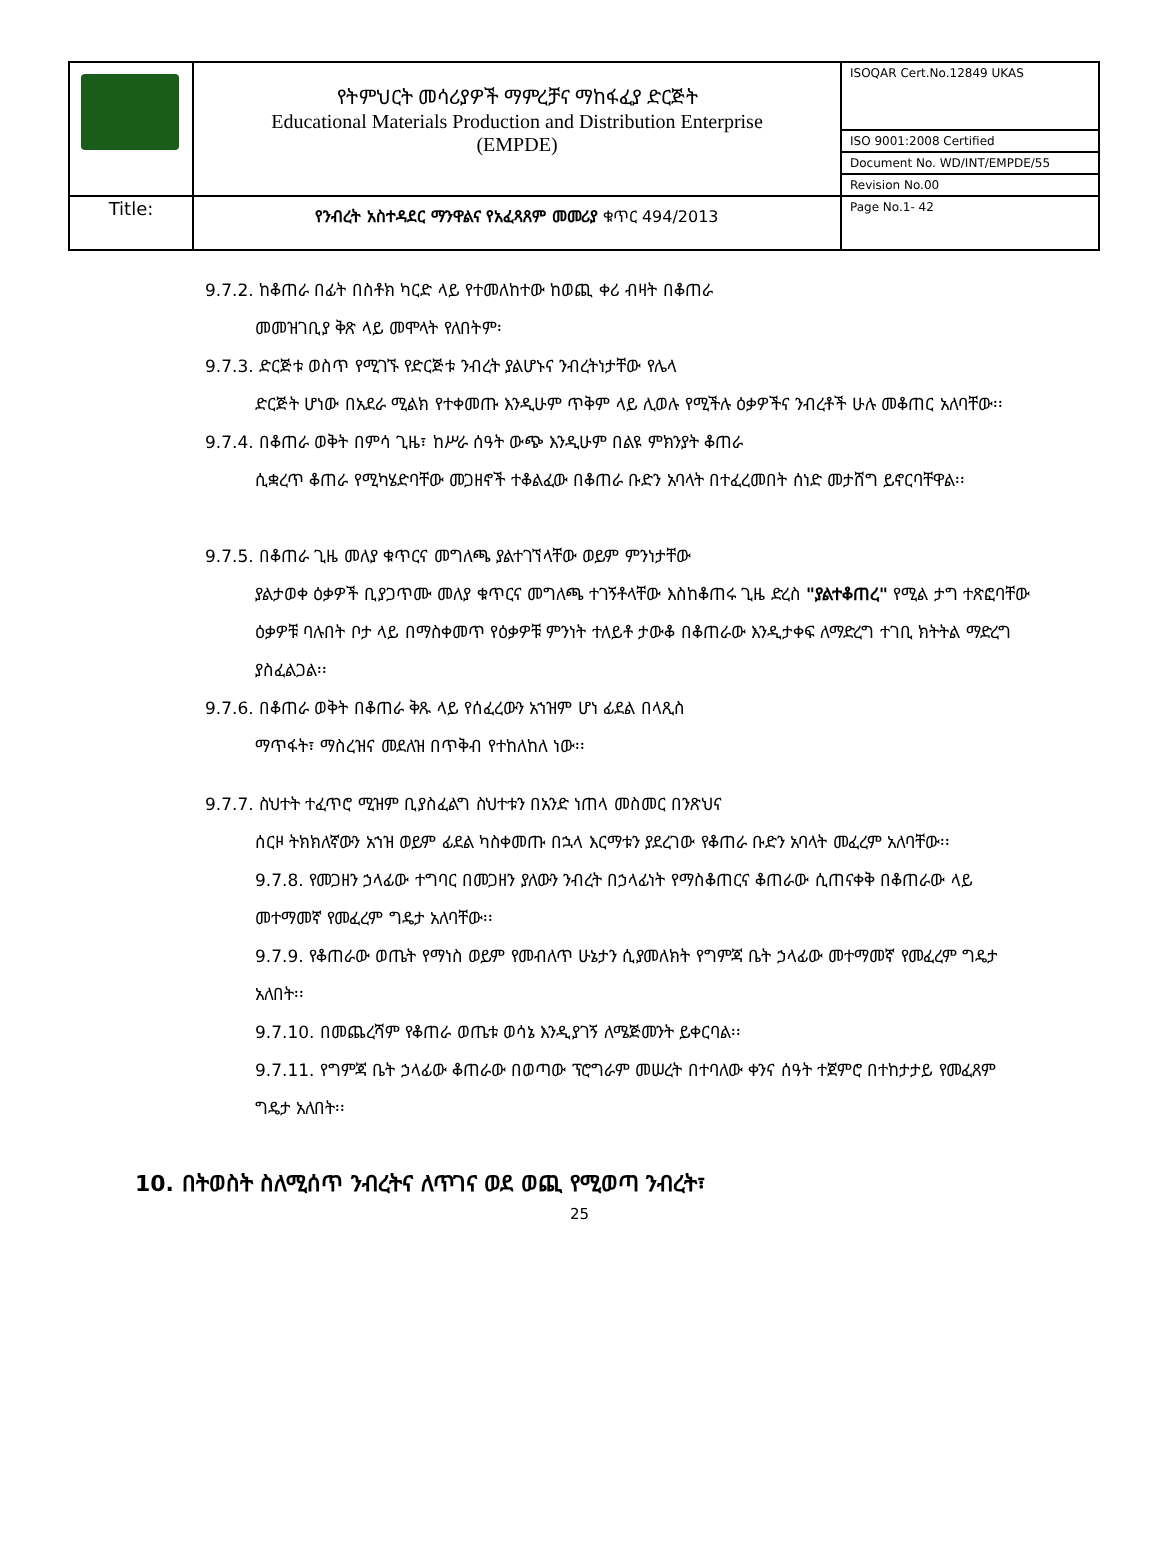| | የትምህርት መሳሪያዎች ማምረቻና ማከፋፈያ ድርጅት Educational Materials Production and Distribution Enterprise (EMPDE) | ISOQAR Cert.No.12849 UKAS |
| | | ISO 9001:2008 Certified |
| | | Document No. WD/INT/EMPDE/55 |
| | | Revision No.00 |
| Title: | የንብረት አስተዳደር ማንዋልና የአፈጻጸም መመሪያ ቁጥር 494/2013 | Page No.1- 42 |
9.7.2. ከቆጠራ በፊት በስቶክ ካርድ ላይ የተመለከተው ከወጪ ቀሪ ብዛት በቆጠራ
መመዝገቢያ ቅጽ ላይ መሞላት የለበትም፡
9.7.3. ድርጅቱ ወስጥ የሚገኙ የድርጅቱ ንብረት ያልሆኑና ንብረትነታቸው የሌላ
ድርጅት ሆነው በአደራ ሚልክ የተቀመጡ እንዲሁም ጥቅም ላይ ሊወሉ የሚችሉ ዕቃዎችና ንብረቶች ሁሉ መቆጠር አለባቸው፡፡
9.7.4. በቆጠራ ወቅት በምሳ ጊዜ፣ ከሥራ ሰዓት ውጭ እንዲሁም በልዩ ምክንያት ቆጠራ
ሲቋረጥ ቆጠራ የሚካሄድባቸው መጋዘኖች ተቆልፈው በቆጠራ ቡድን አባላት በተፈረመበት ሰነድ መታሸግ ይኖርባቸዋል፡፡
9.7.5. በቆጠራ ጊዜ መለያ ቁጥርና መግለጫ ያልተገኘላቸው ወይም ምንነታቸው
ያልታወቀ ዕቃዎች ቢያጋጥሙ መለያ ቁጥርና መግለጫ ተገኝቶላቸው እስከቆጠሩ ጊዜ ድረስ "ያልተቆጠረ" የሚል ታግ ተጽፎባቸው ዕቃዎቹ ባሉበት ቦታ ላይ በማስቀመጥ የዕቃዎቹ ምንነት ተለይቶ ታውቆ በቆጠራው እንዲታቀፍ ለማድረግ ተገቢ ክትትል ማድረግ ያስፈልጋል፡፡
9.7.6. በቆጠራ ወቅት በቆጠራ ቅጹ ላይ የሰፈረውን አኀዝም ሆነ ፊደል በላጺስ
ማጥፋት፣ ማስረዝና መደለዝ በጥቅብ የተከለከለ ነው፡፡
9.7.7. ስህተት ተፈጥሮ ሚዝም ቢያስፈልግ ስህተቱን በአንድ ነጠላ መስመር በንጽህና
ሰርዞ ትክክለኛውን አኀዝ ወይም ፊደል ካስቀመጡ በኋላ እርማቱን ያደረገው የቆጠራ ቡድን አባላት መፈረም አለባቸው፡፡
9.7.8. የመጋዘን ኃላፊው ተግባር በመጋዘን ያለውን ንብረት በኃላፊነት የማስቆጠርና ቆጠራው ሲጠናቀቅ በቆጠራው ላይ መተማመኛ የመፈረም ግዴታ አለባቸው፡፡
9.7.9. የቆጠራው ወጤት የማነስ ወይም የመብለጥ ሁኔታን ሲያመለክት የግምጃ ቤት ኃላፊው መተማመኛ የመፈረም ግዴታ አለበት፡፡
9.7.10. በመጨረሻም የቆጠራ ወጤቱ ወሳኔ እንዲያገኝ ለሜጅመንት ይቀርባል፡፡
9.7.11. የግምጃ ቤት ኃላፊው ቆጠራው በወጣው ፕሮግራም መሠረት በተባለው ቀንና ሰዓት ተጀምሮ በተከታታይ የመፈጸም ግዴታ አለበት፡፡
10. በትወስት ስለሚሰጥ ንብረትና ለጥገና ወደ ወጪ የሚወጣ ንብረት፣
25